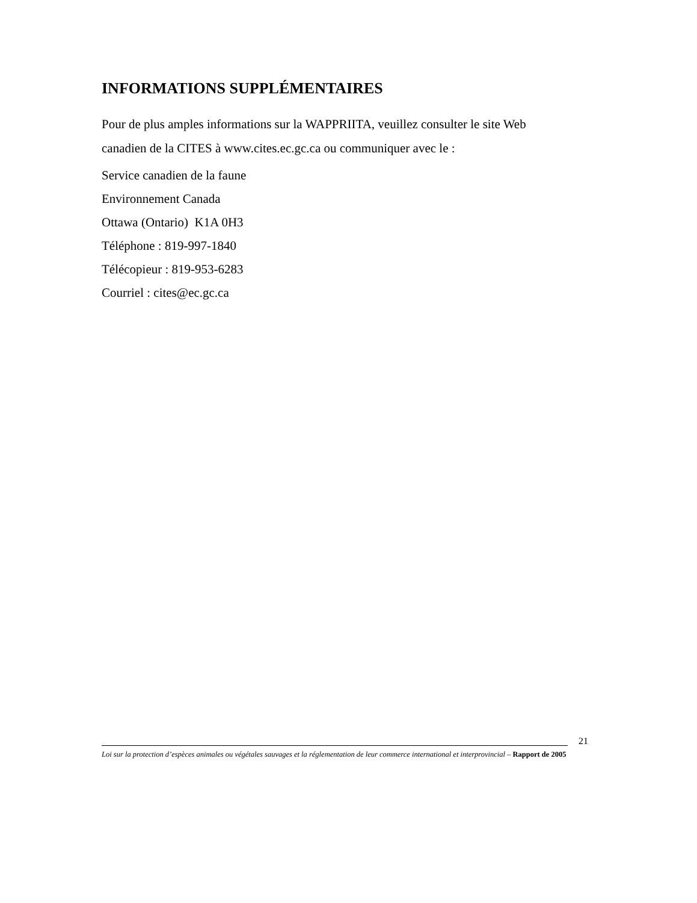INFORMATIONS SUPPLÉMENTAIRES
Pour de plus amples informations sur la WAPPRIITA, veuillez consulter le site Web canadien de la CITES à www.cites.ec.gc.ca ou communiquer avec le :
Service canadien de la faune
Environnement Canada
Ottawa (Ontario) K1A 0H3
Téléphone : 819-997-1840
Télécopieur : 819-953-6283
Courriel : cites@ec.gc.ca
Loi sur la protection d’espèces animales ou végétales sauvages et la réglementation de leur commerce international et interprovincial – Rapport de 2005
21